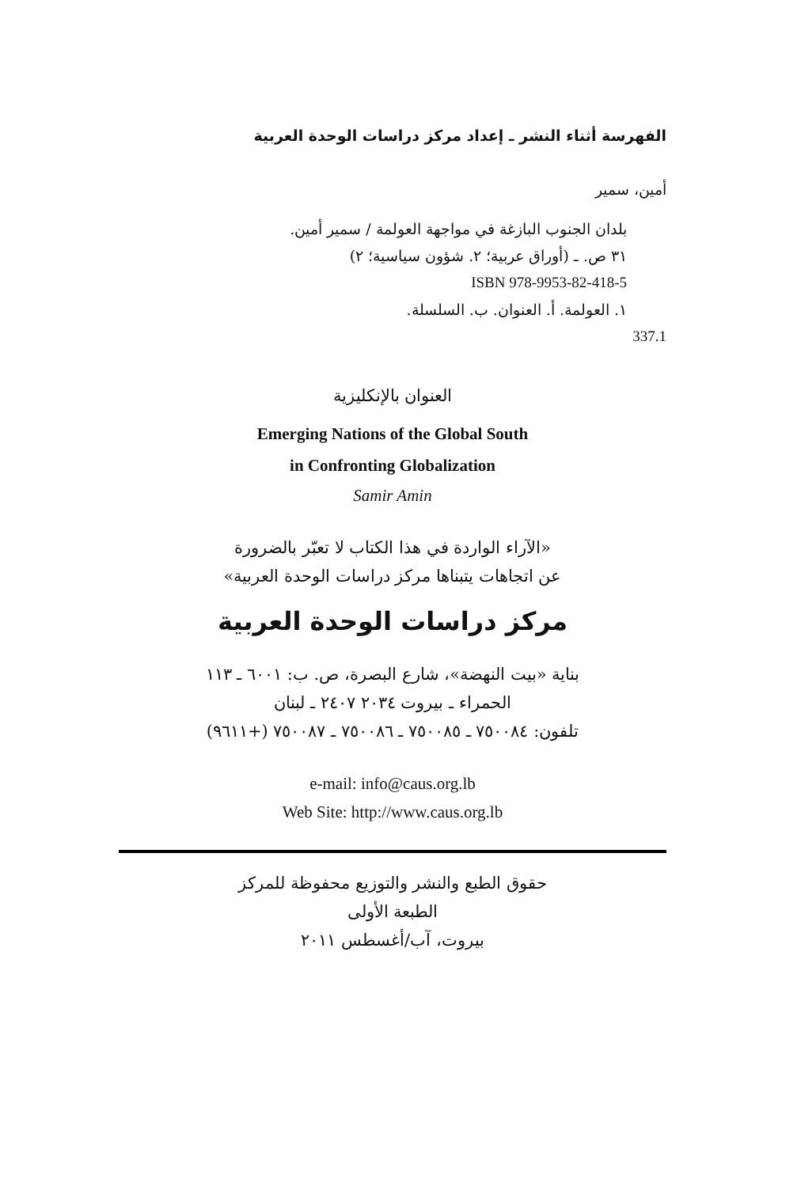الفهرسة أثناء النشر ـ إعداد مركز دراسات الوحدة العربية
أمين، سمير
بلدان الجنوب البازغة في مواجهة العولمة / سمير أمين.
٣١ ص. ـ (أوراق عربية؛ ٢. شؤون سياسية؛ ٢)
ISBN 978-9953-82-418-5
١. العولمة. أ. العنوان. ب. السلسلة.
337.1
العنوان بالإنكليزية
Emerging Nations of the Global South
in Confronting Globalization
Samir Amin
«الآراء الواردة في هذا الكتاب لا تعبّر بالضرورة
عن اتجاهات يتبناها مركز دراسات الوحدة العربية»
مركز دراسات الوحدة العربية
بناية «بيت النهضة»، شارع البصرة، ص. ب: ٦٠٠١ ـ ١١٣
الحمراء ـ بيروت ٢٠٣٤ ٢٤٠٧ ـ لبنان
تلفون: ٧٥٠٠٨٤ ـ ٧٥٠٠٨٥ ـ ٧٥٠٠٨٦ ـ ٧٥٠٠٨٧ (+٩٦١١)
e-mail: info@caus.org.lb
Web Site: http://www.caus.org.lb
حقوق الطبع والنشر والتوزيع محفوظة للمركز
الطبعة الأولى
بيروت، آب/أغسطس ٢٠١١